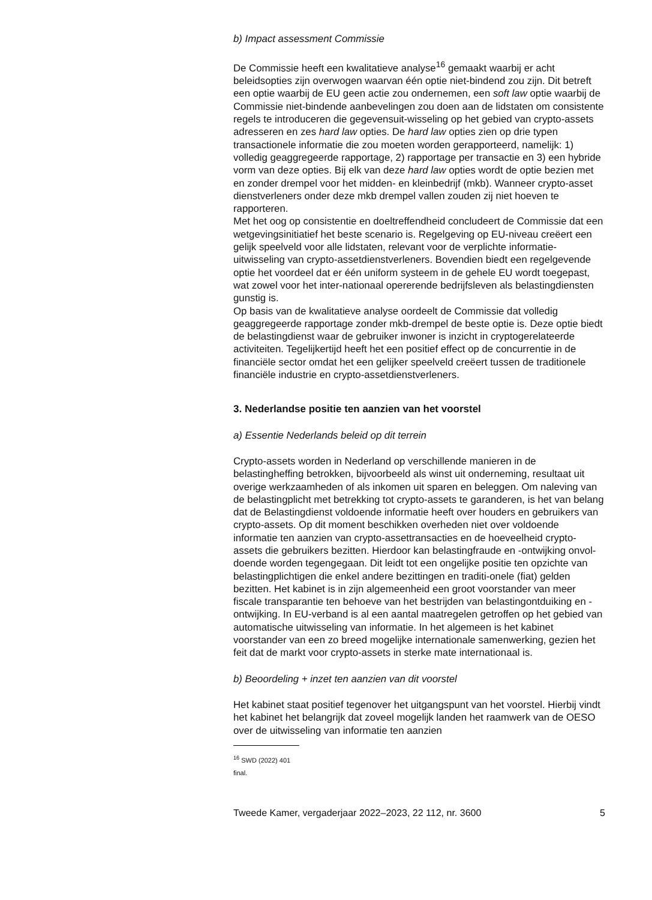b) Impact assessment Commissie
De Commissie heeft een kwalitatieve analyse<sup>16</sup> gemaakt waarbij er acht beleidsopties zijn overwogen waarvan één optie niet-bindend zou zijn. Dit betreft een optie waarbij de EU geen actie zou ondernemen, een soft law optie waarbij de Commissie niet-bindende aanbevelingen zou doen aan de lidstaten om consistente regels te introduceren die gegevensuit-wisseling op het gebied van crypto-assets adresseren en zes hard law opties. De hard law opties zien op drie typen transactionele informatie die zou moeten worden gerapporteerd, namelijk: 1) volledig geaggregeerde rapportage, 2) rapportage per transactie en 3) een hybride vorm van deze opties. Bij elk van deze hard law opties wordt de optie bezien met en zonder drempel voor het midden- en kleinbedrijf (mkb). Wanneer crypto-asset dienstverleners onder deze mkb drempel vallen zouden zij niet hoeven te rapporteren.
Met het oog op consistentie en doeltreffendheid concludeert de Commissie dat een wetgevingsinitiatief het beste scenario is. Regelgeving op EU-niveau creëert een gelijk speelveld voor alle lidstaten, relevant voor de verplichte informatie-uitwisseling van crypto-assetdienstverleners. Bovendien biedt een regelgevende optie het voordeel dat er één uniform systeem in de gehele EU wordt toegepast, wat zowel voor het inter-nationaal opererende bedrijfsleven als belastingdiensten gunstig is.
Op basis van de kwalitatieve analyse oordeelt de Commissie dat volledig geaggregeerde rapportage zonder mkb-drempel de beste optie is. Deze optie biedt de belastingdienst waar de gebruiker inwoner is inzicht in cryptogerelateerde activiteiten. Tegelijkertijd heeft het een positief effect op de concurrentie in de financiële sector omdat het een gelijker speelveld creëert tussen de traditionele financiële industrie en crypto-assetdienstverleners.
3. Nederlandse positie ten aanzien van het voorstel
a) Essentie Nederlands beleid op dit terrein
Crypto-assets worden in Nederland op verschillende manieren in de belastingheffing betrokken, bijvoorbeeld als winst uit onderneming, resultaat uit overige werkzaamheden of als inkomen uit sparen en beleggen. Om naleving van de belastingplicht met betrekking tot crypto-assets te garanderen, is het van belang dat de Belastingdienst voldoende informatie heeft over houders en gebruikers van crypto-assets. Op dit moment beschikken overheden niet over voldoende informatie ten aanzien van crypto-assettransacties en de hoeveelheid crypto-assets die gebruikers bezitten. Hierdoor kan belastingfraude en -ontwijking onvol-doende worden tegengegaan. Dit leidt tot een ongelijke positie ten opzichte van belastingplichtigen die enkel andere bezittingen en traditi-onele (fiat) gelden bezitten. Het kabinet is in zijn algemeenheid een groot voorstander van meer fiscale transparantie ten behoeve van het bestrijden van belastingontduiking en -ontwijking. In EU-verband is al een aantal maatregelen getroffen op het gebied van automatische uitwisseling van informatie. In het algemeen is het kabinet voorstander van een zo breed mogelijke internationale samenwerking, gezien het feit dat de markt voor crypto-assets in sterke mate internationaal is.
b) Beoordeling + inzet ten aanzien van dit voorstel
Het kabinet staat positief tegenover het uitgangspunt van het voorstel. Hierbij vindt het kabinet het belangrijk dat zoveel mogelijk landen het raamwerk van de OESO over de uitwisseling van informatie ten aanzien
<sup>16</sup> SWD (2022) 401 final.
Tweede Kamer, vergaderjaar 2022–2023, 22 112, nr. 3600 5